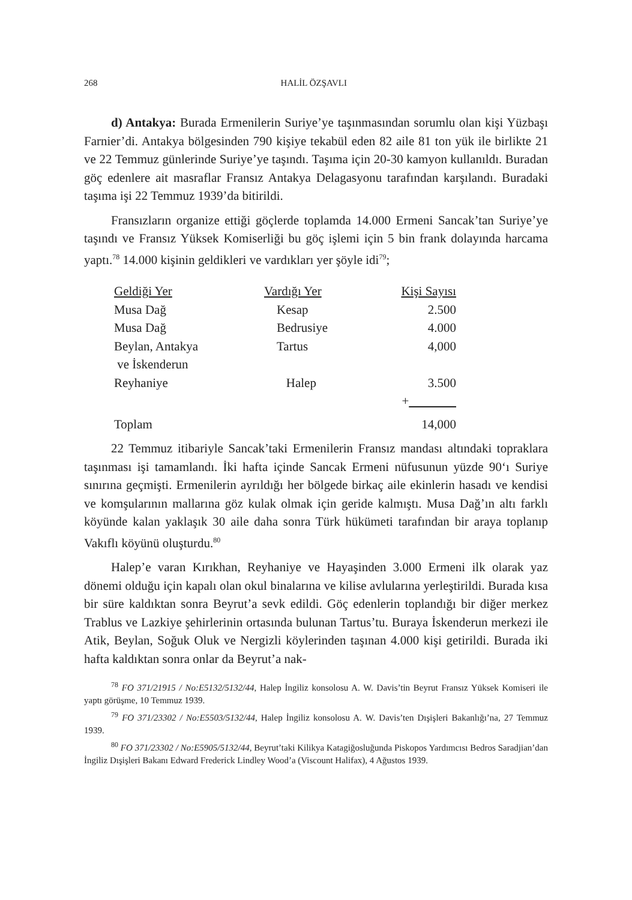268 HALİL ÖZŞAVLI
d) Antakya: Burada Ermenilerin Suriye’ye taşınmasından sorumlu olan kişi Yüzbaşı Farnier’di. Antakya bölgesinden 790 kişiye tekabül eden 82 aile 81 ton yük ile birlikte 21 ve 22 Temmuz günlerinde Suriye’ye taşındı. Taşıma için 20-30 kamyon kullanıldı. Buradan göç edenlere ait masraflar Fransız Antakya Delagasyonu tarafından karşılandı. Buradaki taşıma işi 22 Temmuz 1939’da bitirildi.
Fransızların organize ettiği göçlerde toplamda 14.000 Ermeni Sancak’tan Suriye’ye taşındı ve Fransız Yüksek Komiserliği bu göç işlemi için 5 bin frank dolayında harcama yaptı.<sup>78</sup> 14.000 kişinin geldikleri ve vardıkları yer şöyle idi<sup>79</sup>;
| Geldiği Yer | Vardığı Yer | Kişi Sayısı |
| --- | --- | --- |
| Musa Dağ | Kesap | 2.500 |
| Musa Dağ | Bedrusiye | 4.000 |
| Beylan, Antakya ve İskenderun | Tartus | 4,000 |
| Reyhaniye | Halep | 3.500 |
| | | + |
| Toplam | | 14,000 |
22 Temmuz itibariyle Sancak’taki Ermenilerin Fransız mandası altındaki topraklara taşınması işi tamamlandı. İki hafta içinde Sancak Ermeni nüfusunun yüzde 90‘ı Suriye sınırına geçmişti. Ermenilerin ayrıldığı her bölgede birkaç aile ekinlerin hasadı ve kendisi ve komşularının mallarına göz kulak olmak için geride kalmıştı. Musa Dağ’ın altı farklı köyünde kalan yaklaşık 30 aile daha sonra Türk hükümeti tarafından bir araya toplanıp Vakıflı köyünü oluşturdu.<sup>80</sup>
Halep’e varan Kırıkhan, Reyhaniye ve Hayaşinden 3.000 Ermeni ilk olarak yaz dönemi olduğu için kapalı olan okul binalarına ve kilise avlularına yerleştirildi. Burada kısa bir süre kaldıktan sonra Beyrut’a sevk edildi. Göç edenlerin toplandığı bir diğer merkez Trablus ve Lazkiye şehirlerinin ortasında bulunan Tartus’tu. Buraya İskenderun merkezi ile Atik, Beylan, Soğuk Oluk ve Nergizli köylerinden taşınan 4.000 kişi getirildi. Burada iki hafta kaldıktan sonra onlar da Beyrut’a nak-
<sup>78</sup> FO 371/21915 / No:E5132/5132/44, Halep İngiliz konsolosu A. W. Davis’tin Beyrut Fransız Yüksek Komiseri ile yaptı görüşme, 10 Temmuz 1939.
<sup>79</sup> FO 371/23302 / No:E5503/5132/44, Halep İngiliz konsolosu A. W. Davis’ten Dışişleri Bakanlığı’na, 27 Temmuz 1939.
<sup>80</sup> FO 371/23302 / No:E5905/5132/44, Beyrut’taki Kilikya Katagiğosluğunda Piskopos Yardımcısı Bedros Saradjian’dan İngiliz Dışişleri Bakanı Edward Frederick Lindley Wood’a (Viscount Halifax), 4 Ağustos 1939.